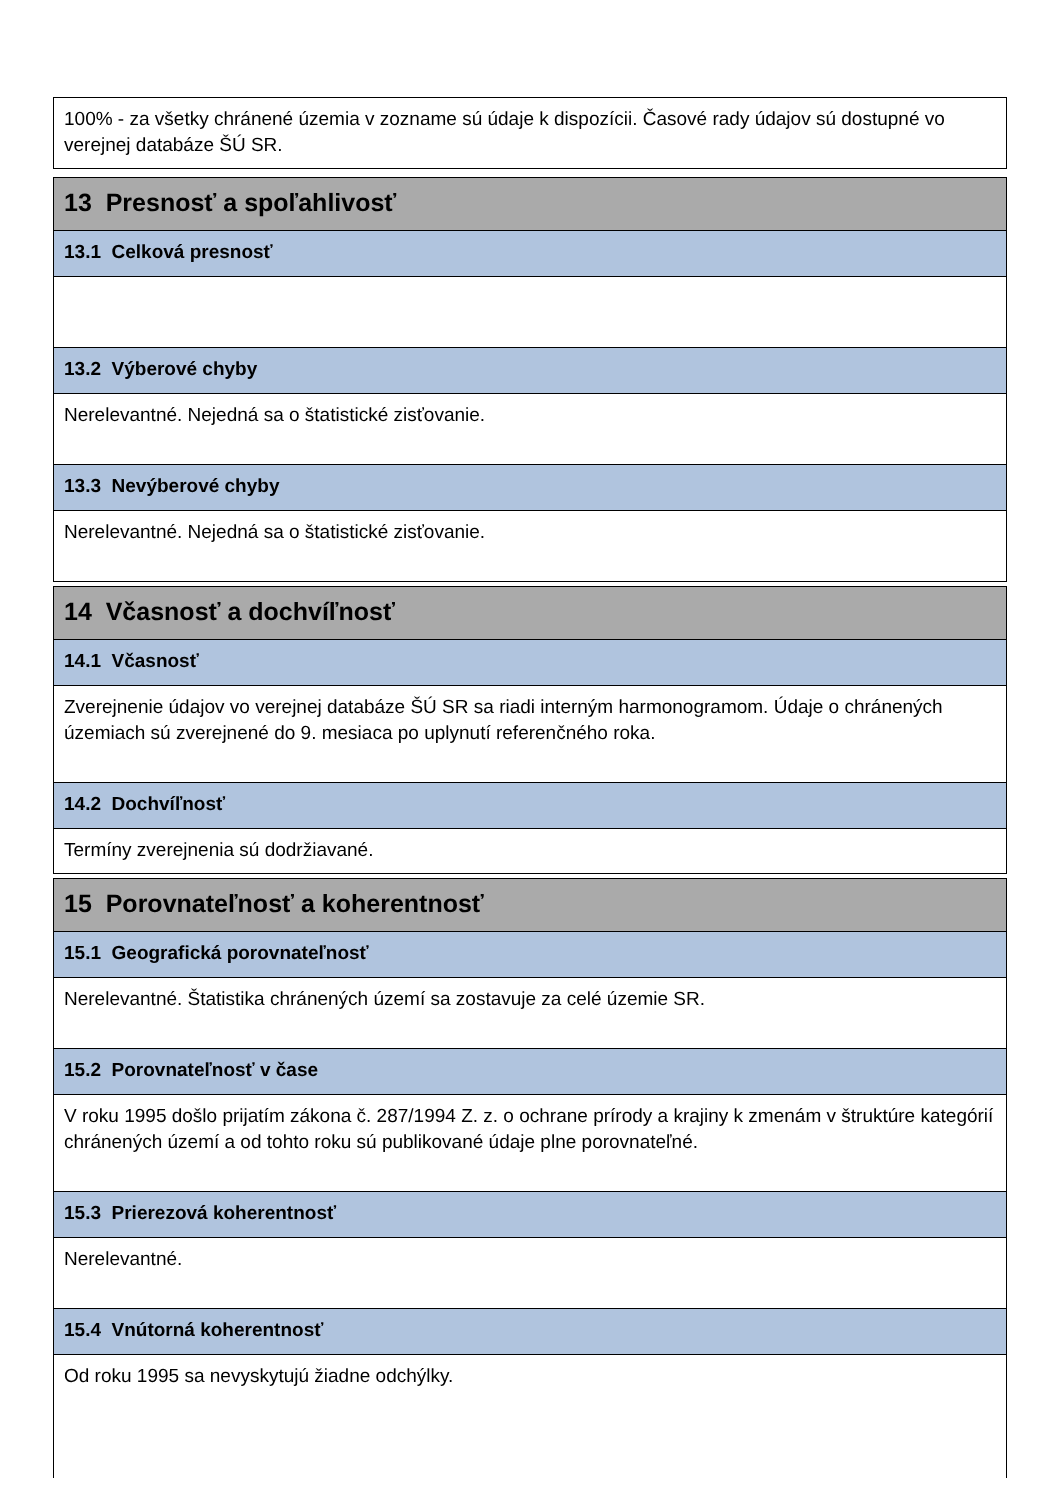100% - za všetky chránené územia v zozname sú údaje k dispozícii. Časové rady údajov sú dostupné vo verejnej databáze ŠÚ SR.
13 Presnosť a spoľahlivosť
13.1 Celková presnosť
13.2 Výberové chyby
Nerelevantné. Nejedná sa o štatistické zisťovanie.
13.3 Nevýberové chyby
Nerelevantné. Nejedná sa o štatistické zisťovanie.
14 Včasnosť a dochvíľnosť
14.1 Včasnosť
Zverejnenie údajov vo verejnej databáze ŠÚ SR sa riadi interným harmonogramom. Údaje o chránených územiach sú zverejnené do 9. mesiaca po uplynutí referenčného roka.
14.2 Dochvíľnosť
Termíny zverejnenia sú dodržiavané.
15 Porovnateľnosť a koherentnosť
15.1 Geografická porovnateľnosť
Nerelevantné. Štatistika chránených území sa zostavuje za celé územie SR.
15.2 Porovnateľnosť v čase
V roku 1995 došlo prijatím zákona č. 287/1994 Z. z. o ochrane prírody a krajiny k zmenám v štruktúre kategórií chránených území a od tohto roku sú publikované údaje plne porovnateľné.
15.3 Prierezová koherentnosť
Nerelevantné.
15.4 Vnútorná koherentnosť
Od roku 1995 sa nevyskytujú žiadne odchýlky.